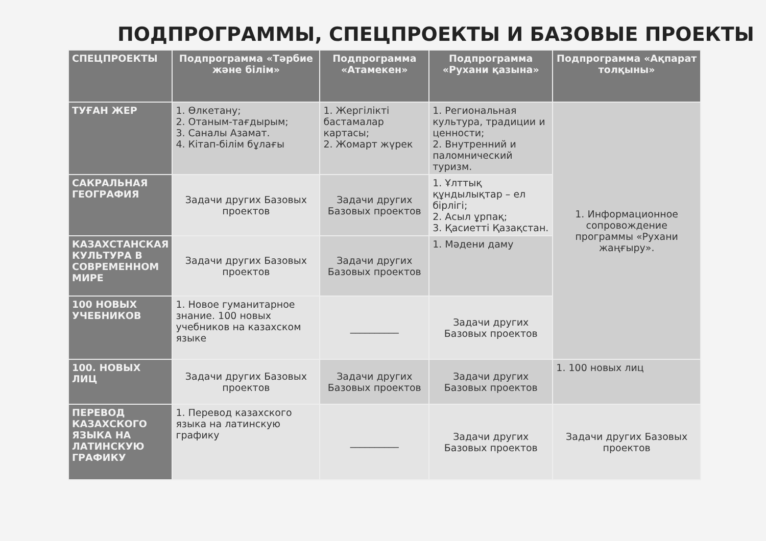ПОДПРОГРАММЫ, СПЕЦПРОЕКТЫ И БАЗОВЫЕ ПРОЕКТЫ
| СПЕЦПРОЕКТЫ | Подпрограмма «Тәрбие және білім» | Подпрограмма «Атамекен» | Подпрограмма «Рухани қазына» | Подпрограмма «Ақпарат толқыны» |
| --- | --- | --- | --- | --- |
| ТУҒАН ЖЕР | 1. Өлкетану; 2. Отаным-тағдырым; 3. Саналы Азамат. 4. Кітап-білім бұлағы | 1. Жергілікті бастамалар картасы; 2. Жомарт жүрек | 1. Региональная культура, традиции и ценности; 2. Внутренний и паломнический туризм. | 1. Информационное сопровождение программы «Рухани жаңғыру». |
| САКРАЛЬНАЯ ГЕОГРАФИЯ | Задачи других Базовых проектов | Задачи других Базовых проектов | 1. Ұлттық құндылықтар – ел бірлігі; 2. Асыл ұрпақ; 3. Қасиетті Қазақстан. | |
| КАЗАХСТАНСКАЯ КУЛЬТУРА В СОВРЕМЕННОМ МИРЕ | Задачи других Базовых проектов | Задачи других Базовых проектов | 1. Мәдени даму | |
| 100 НОВЫХ УЧЕБНИКОВ | 1. Новое гуманитарное знание. 100 новых учебников на казахском языке | __________ | Задачи других Базовых проектов | |
| 100. НОВЫХ ЛИЦ | Задачи других Базовых проектов | Задачи других Базовых проектов | Задачи других Базовых проектов | 1. 100 новых лиц |
| ПЕРЕВОД КАЗАХСКОГО ЯЗЫКА НА ЛАТИНСКУЮ ГРАФИКУ | 1. Перевод казахского языка на латинскую графику | __________ | Задачи других Базовых проектов | Задачи других Базовых проектов |